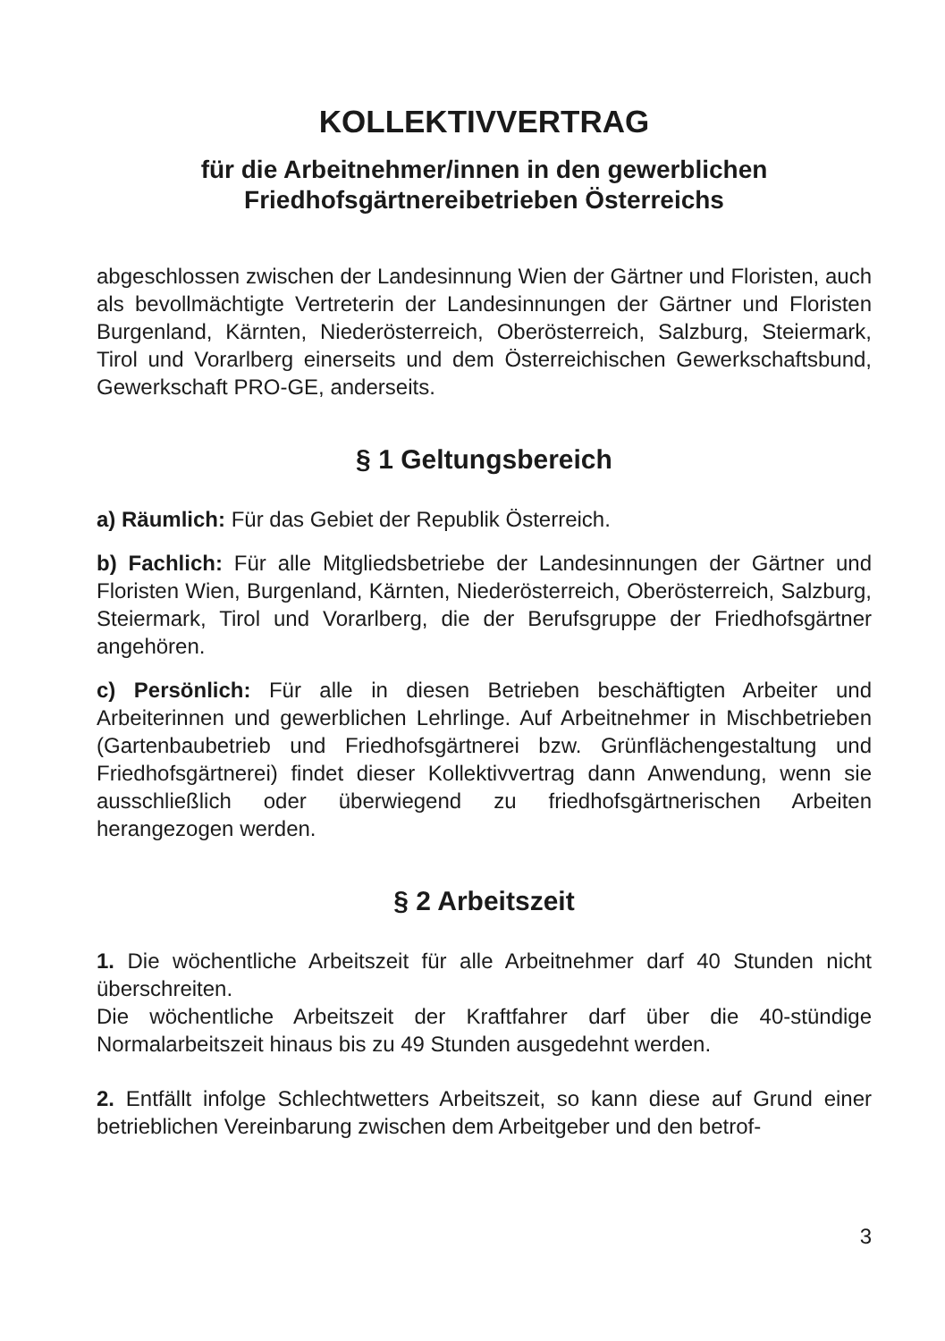KOLLEKTIVVERTRAG
für die Arbeitnehmer/innen in den gewerblichen
Friedhofsgärtnereibetrieben Österreichs
abgeschlossen zwischen der Landesinnung Wien der Gärtner und Floristen, auch als bevollmächtigte Vertreterin der Landesinnungen der Gärtner und Floristen Burgenland, Kärnten, Niederösterreich, Oberösterreich, Salzburg, Steiermark, Tirol und Vorarlberg einerseits und dem Österreichischen Gewerkschaftsbund, Gewerkschaft PRO-GE, anderseits.
§ 1 Geltungsbereich
a) Räumlich: Für das Gebiet der Republik Österreich.
b) Fachlich: Für alle Mitgliedsbetriebe der Landesinnungen der Gärtner und Floristen Wien, Burgenland, Kärnten, Niederösterreich, Oberösterreich, Salzburg, Steiermark, Tirol und Vorarlberg, die der Berufsgruppe der Friedhofsgärtner angehören.
c) Persönlich: Für alle in diesen Betrieben beschäftigten Arbeiter und Arbeiterinnen und gewerblichen Lehrlinge. Auf Arbeitnehmer in Mischbetrieben (Gartenbaubetrieb und Friedhofsgärtnerei bzw. Grünflächengestaltung und Friedhofsgärtnerei) findet dieser Kollektivvertrag dann Anwendung, wenn sie ausschließlich oder überwiegend zu friedhofsgärtnerischen Arbeiten herangezogen werden.
§ 2 Arbeitszeit
1. Die wöchentliche Arbeitszeit für alle Arbeitnehmer darf 40 Stunden nicht überschreiten.
Die wöchentliche Arbeitszeit der Kraftfahrer darf über die 40-stündige Normalarbeitszeit hinaus bis zu 49 Stunden ausgedehnt werden.
2. Entfällt infolge Schlechtwetters Arbeitszeit, so kann diese auf Grund einer betrieblichen Vereinbarung zwischen dem Arbeitgeber und den betrof-
3